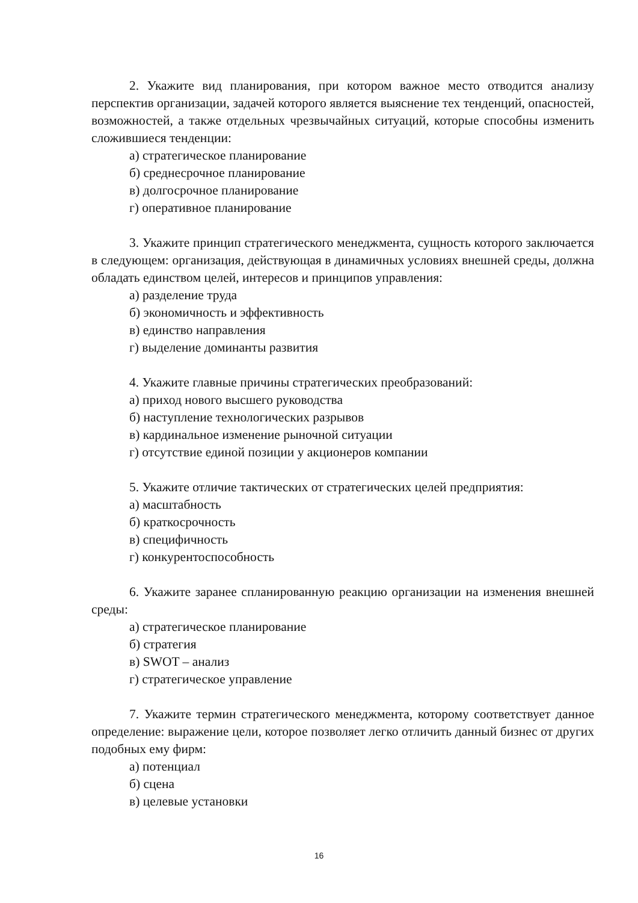2. Укажите вид планирования, при котором важное место отводится анализу перспектив организации, задачей которого является выяснение тех тенденций, опасностей, возможностей, а также отдельных чрезвычайных ситуаций, которые способны изменить сложившиеся тенденции:
а) стратегическое планирование
б) среднесрочное планирование
в) долгосрочное планирование
г) оперативное планирование
3. Укажите принцип стратегического менеджмента, сущность которого заключается в следующем: организация, действующая в динамичных условиях внешней среды, должна обладать единством целей, интересов и принципов управления:
а) разделение труда
б) экономичность и эффективность
в) единство направления
г) выделение доминанты развития
4. Укажите главные причины стратегических преобразований:
а) приход нового высшего руководства
б) наступление технологических разрывов
в) кардинальное изменение рыночной ситуации
г) отсутствие единой позиции у акционеров компании
5. Укажите отличие тактических от стратегических целей предприятия:
а) масштабность
б) краткосрочность
в) специфичность
г) конкурентоспособность
6. Укажите заранее спланированную реакцию организации на изменения внешней среды:
а) стратегическое планирование
б) стратегия
в) SWOT – анализ
г) стратегическое управление
7. Укажите термин стратегического менеджмента, которому соответствует данное определение: выражение цели, которое позволяет легко отличить данный бизнес от других подобных ему фирм:
а) потенциал
б) сцена
в) целевые установки
16